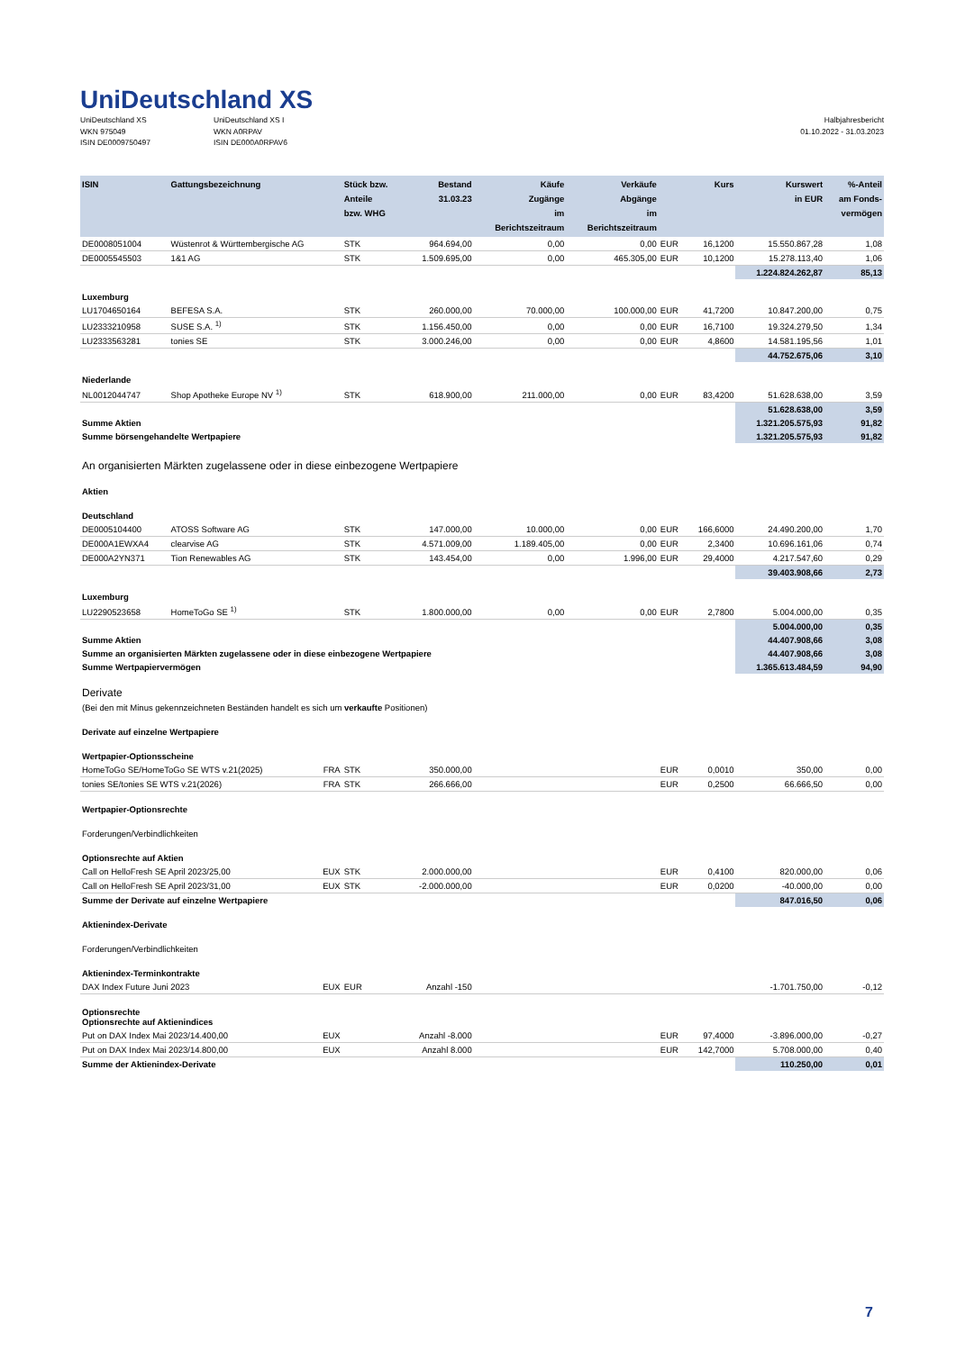UniDeutschland XS
UniDeutschland XS
WKN 975049
ISIN DE0009750497
UniDeutschland XS I
WKN A0RPAV
ISIN DE000A0RPAV6
Halbjahresbericht
01.10.2022 - 31.03.2023
| ISIN | Gattungsbezeichnung | Stück bzw. Anteile bzw. WHG | Bestand 31.03.23 | Käufe Zugänge im Berichtszeitraum | Verkäufe Abgänge im Berichtszeitraum | | Kurs | Kurswert in EUR | %-Anteil am Fonds- vermögen |
| --- | --- | --- | --- | --- | --- | --- | --- | --- | --- |
| DE0008051004 | Wüstenrot & Württembergische AG | STK | 964.694,00 | 0,00 | 0,00 | EUR | 16,1200 | 15.550.867,28 | 1,08 |
| DE0005545503 | 1&1 AG | STK | 1.509.695,00 | 0,00 | 465.305,00 | EUR | 10,1200 | 15.278.113,40 | 1,06 |
| | | | | | | | | 1.224.824.262,87 | 85,13 |
| Luxemburg | | | | | | | | | |
| LU1704650164 | BEFESA S.A. | STK | 260.000,00 | 70.000,00 | 100.000,00 | EUR | 41,7200 | 10.847.200,00 | 0,75 |
| LU2333210958 | SUSE S.A. <sup>1)</sup> | STK | 1.156.450,00 | 0,00 | 0,00 | EUR | 16,7100 | 19.324.279,50 | 1,34 |
| LU2333563281 | tonies SE | STK | 3.000.246,00 | 0,00 | 0,00 | EUR | 4,8600 | 14.581.195,56 | 1,01 |
| | | | | | | | | 44.752.675,06 | 3,10 |
| Niederlande | | | | | | | | | |
| NL0012044747 | Shop Apotheke Europe NV <sup>1)</sup> | STK | 618.900,00 | 211.000,00 | 0,00 | EUR | 83,4200 | 51.628.638,00 | 3,59 |
| | | | | | | | | 51.628.638,00 | 3,59 |
| Summe Aktien | | | | | | | | 1.321.205.575,93 | 91,82 |
| Summe börsengehandelte Wertpapiere | | | | | | | | 1.321.205.575,93 | 91,82 |
| An organisierten Märkten zugelassene oder in diese einbezogene Wertpapiere | | | | | | | | | |
| Aktien | | | | | | | | | |
| Deutschland | | | | | | | | | |
| DE0005104400 | ATOSS Software AG | STK | 147.000,00 | 10.000,00 | 0,00 | EUR | 166,6000 | 24.490.200,00 | 1,70 |
| DE000A1EWXA4 | clearvise AG | STK | 4.571.009,00 | 1.189.405,00 | 0,00 | EUR | 2,3400 | 10.696.161,06 | 0,74 |
| DE000A2YN371 | Tion Renewables AG | STK | 143.454,00 | 0,00 | 1.996,00 | EUR | 29,4000 | 4.217.547,60 | 0,29 |
| | | | | | | | | 39.403.908,66 | 2,73 |
| Luxemburg | | | | | | | | | |
| LU2290523658 | HomeToGo SE <sup>1)</sup> | STK | 1.800.000,00 | 0,00 | 0,00 | EUR | 2,7800 | 5.004.000,00 | 0,35 |
| | | | | | | | | 5.004.000,00 | 0,35 |
| Summe Aktien | | | | | | | | 44.407.908,66 | 3,08 |
| Summe an organisierten Märkten zugelassene oder in diese einbezogene Wertpapiere | | | | | | | | 44.407.908,66 | 3,08 |
| Summe Wertpapiervermögen | | | | | | | | 1.365.613.484,59 | 94,90 |
| Derivate | | | | | | | | | |
| (Bei den mit Minus gekennzeichneten Beständen handelt es sich um verkaufte Positionen) | | | | | | | | | |
| Derivate auf einzelne Wertpapiere | | | | | | | | | |
| Wertpapier-Optionsscheine | | | | | | | | | |
| HomeToGo SE/HomeToGo SE WTS v.21(2025) FRA | | STK | 350.000,00 | | | EUR | 0,0010 | 350,00 | 0,00 |
| tonies SE/tonies SE WTS v.21(2026) FRA | | STK | 266.666,00 | | | EUR | 0,2500 | 66.666,50 | 0,00 |
| Wertpapier-Optionsrechte | | | | | | | | | |
| Forderungen/Verbindlichkeiten | | | | | | | | | |
| Optionsrechte auf Aktien | | | | | | | | | |
| Call on HelloFresh SE April 2023/25,00 EUX | | STK | 2.000.000,00 | | | EUR | 0,4100 | 820.000,00 | 0,06 |
| Call on HelloFresh SE April 2023/31,00 EUX | | STK | -2.000.000,00 | | | EUR | 0,0200 | -40.000,00 | 0,00 |
| Summe der Derivate auf einzelne Wertpapiere | | | | | | | | 847.016,50 | 0,06 |
| Aktienindex-Derivate | | | | | | | | | |
| Forderungen/Verbindlichkeiten | | | | | | | | | |
| Aktienindex-Terminkontrakte | | | | | | | | | |
| DAX Index Future Juni 2023 EUX | | EUR | Anzahl -150 | | | | | -1.701.750,00 | -0,12 |
| Optionsrechte Optionsrechte auf Aktienindices | | | | | | | | | |
| Put on DAX Index Mai 2023/14.400,00 EUX | | | Anzahl -8.000 | | | EUR | 97,4000 | -3.896.000,00 | -0,27 |
| Put on DAX Index Mai 2023/14.800,00 EUX | | | Anzahl 8.000 | | | EUR | 142,7000 | 5.708.000,00 | 0,40 |
| Summe der Aktienindex-Derivate | | | | | | | | 110.250,00 | 0,01 |
7